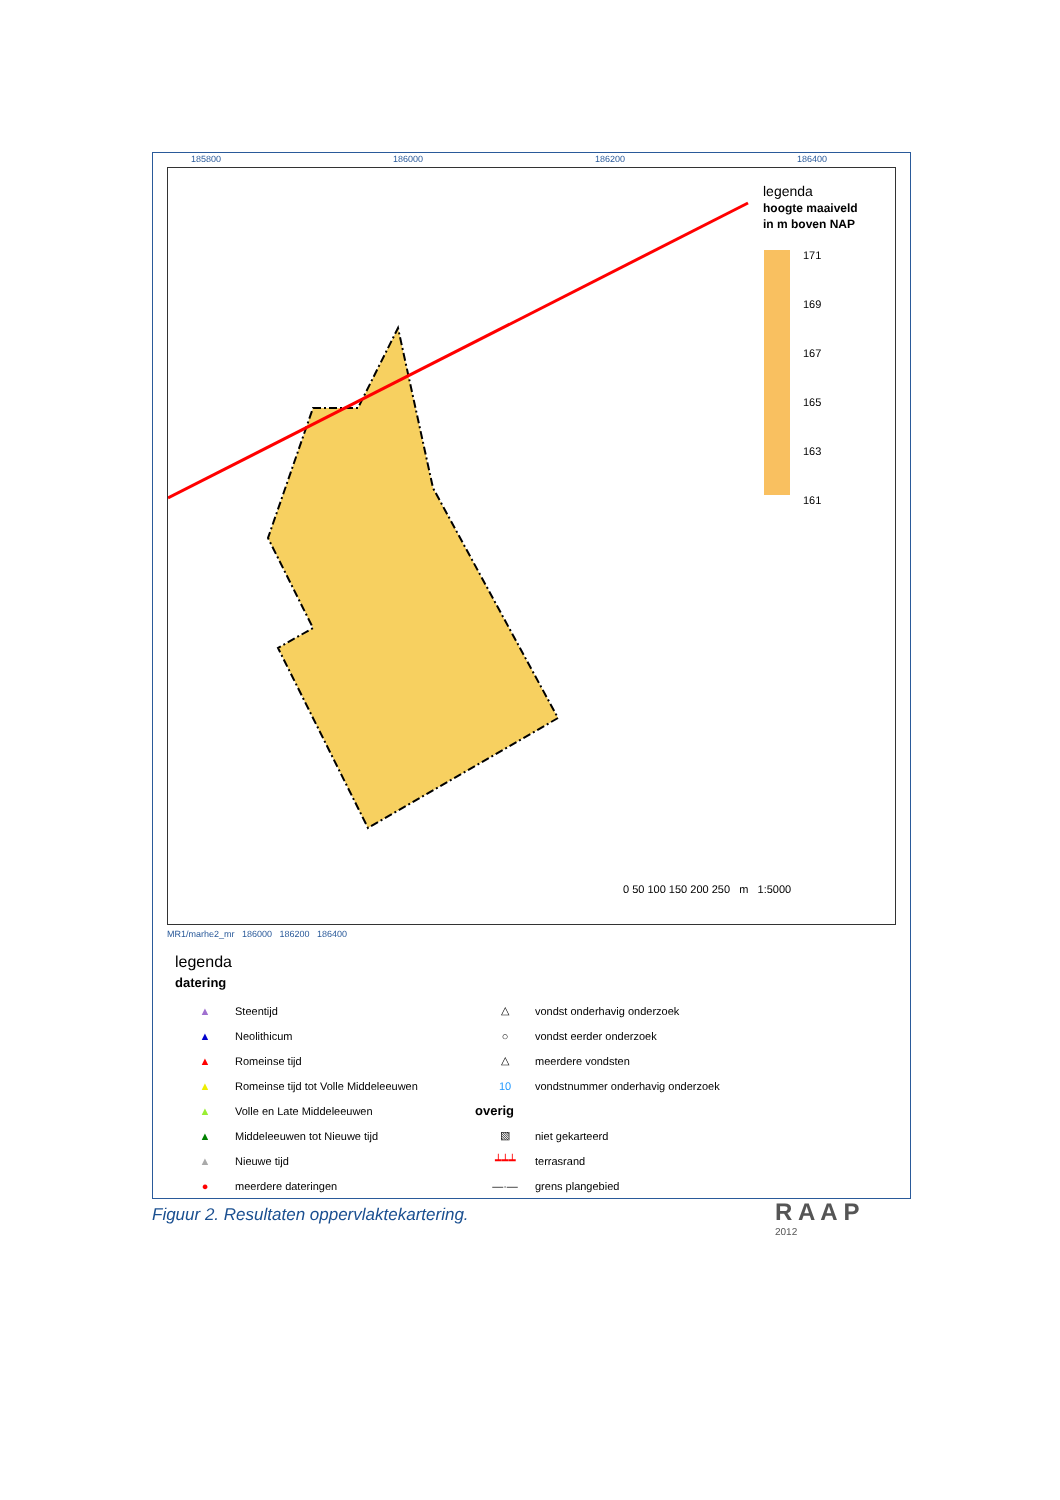185800 186000 186200 186400
legenda
hoogte maaiveld
in m boven NAP
171
169
167
165
163
161
0 50 100 150 200 250 m 1:5000
MR1/marhe2_mr 186000 186200 186400
legenda
datering
▲ Steentijd
▲ Neolithicum
▲ Romeinse tijd
▲ Romeinse tijd tot Volle Middeleeuwen
▲ Volle en Late Middeleeuwen
▲ Middeleeuwen tot Nieuwe tijd
▲ Nieuwe tijd
● meerdere dateringen
△ vondst onderhavig onderzoek
○ vondst eerder onderzoek
△ meerdere vondsten
10 vondstnummer onderhavig onderzoek
overig
▧ niet gekarteerd
┷┷┷ terrasrand
—·— grens plangebied
R A A P
2012
Figuur 2. Resultaten oppervlaktekartering.